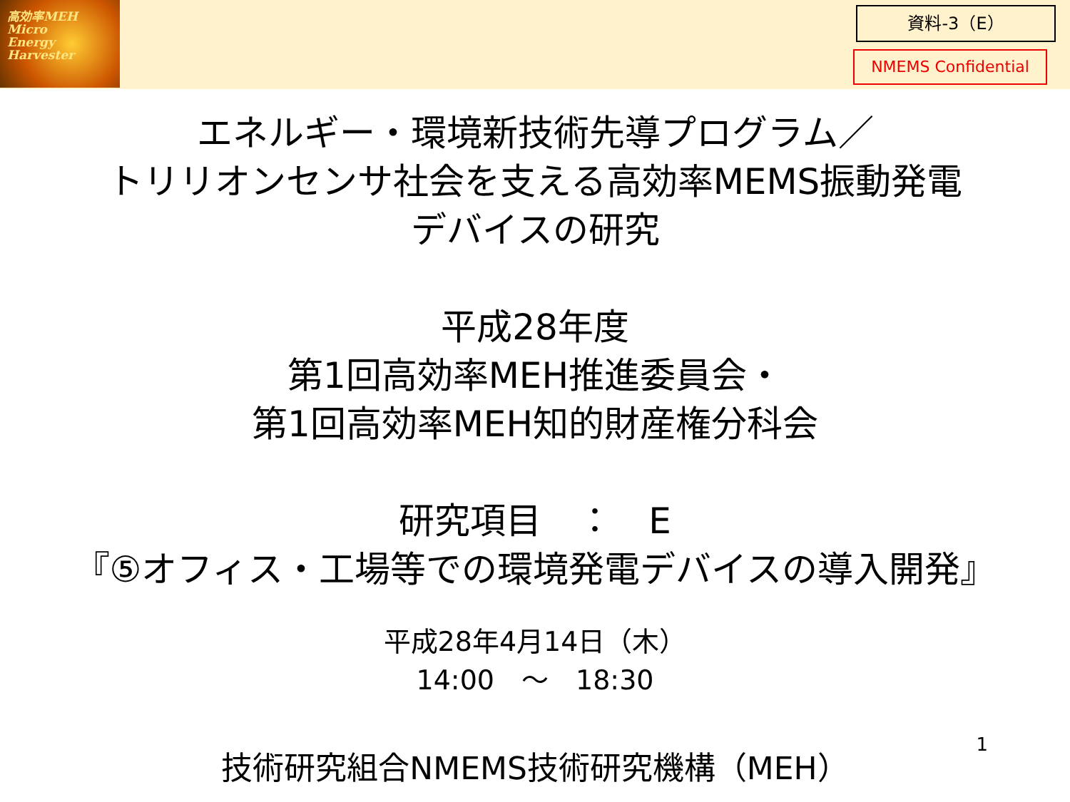高効率MEH
Micro
Energy
Harvester
資料-3（E）
NMEMS Confidential
エネルギー・環境新技術先導プログラム／
トリリオンセンサ社会を支える高効率MEMS振動発電
デバイスの研究
平成28年度
第1回高効率MEH推進委員会・
第1回高効率MEH知的財産権分科会
研究項目　：　E
『⑤オフィス・工場等での環境発電デバイスの導入開発』
平成28年4月14日（木）
14:00　～　18:30
技術研究組合NMEMS技術研究機構（MEH） 1